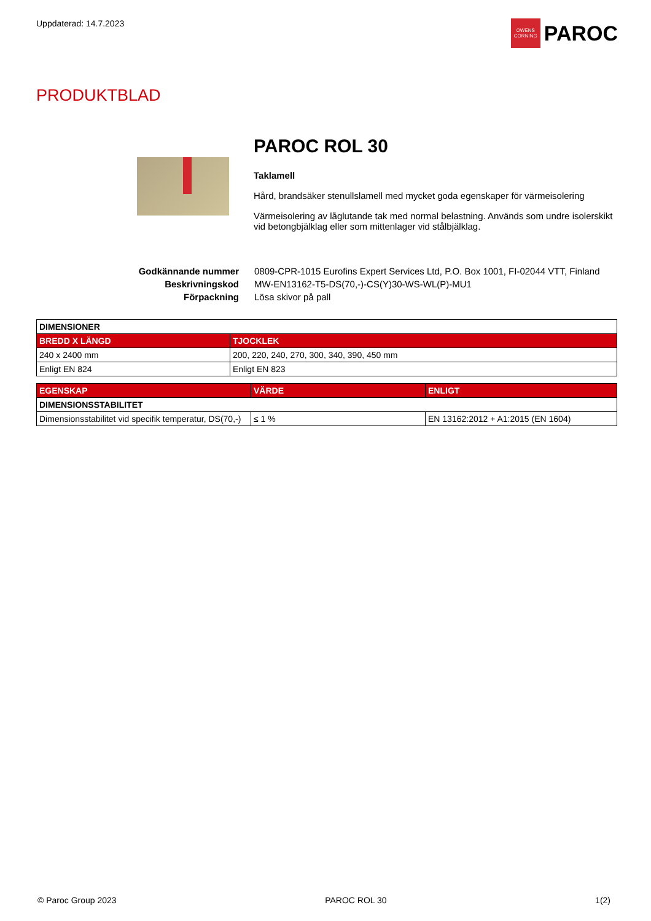Uppdaterad: 14.7.2023
OWENS
CORNING
PAROC
PRODUKTBLAD
PAROC ROL 30
Taklamell
Hård, brandsäker stenullslamell med mycket goda egenskaper för värmeisolering
Värmeisolering av låglutande tak med normal belastning. Används som undre isolerskikt vid betongbjälklag eller som mittenlager vid stålbjälklag.
Godkännande nummer 0809-CPR-1015 Eurofins Expert Services Ltd, P.O. Box 1001, FI-02044 VTT, Finland Beskrivningskod MW-EN13162-T5-DS(70,-)-CS(Y)30-WS-WL(P)-MU1 Förpackning Lösa skivor på pall
| DIMENSIONER | |
| --- | --- |
| BREDD X LÄNGD | TJOCKLEK |
| 240 x 2400 mm | 200, 220, 240, 270, 300, 340, 390, 450 mm |
| Enligt EN 824 | Enligt EN 823 |
| EGENSKAP | VÄRDE | ENLIGT |
| --- | --- | --- |
| DIMENSIONSSTABILITET | | |
| Dimensionsstabilitet vid specifik temperatur, DS(70,-) | ≤ 1 % | EN 13162:2012 + A1:2015 (EN 1604) |
© Paroc Group 2023 PAROC ROL 30 1(2)